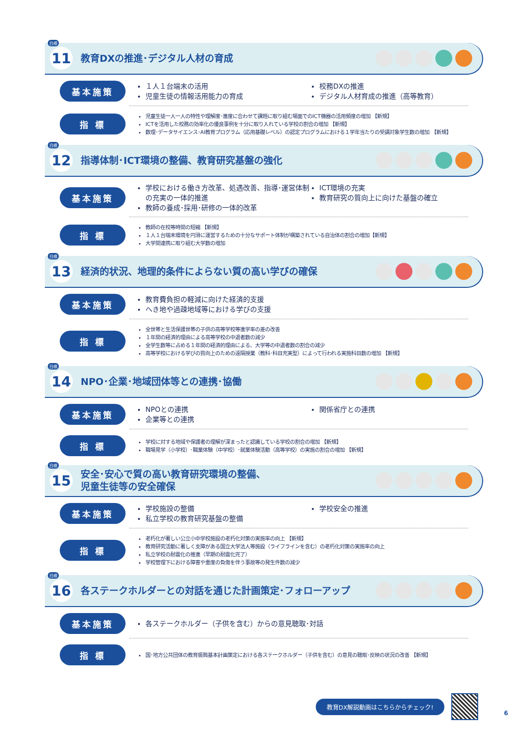目標
11
教育DXの推進･デジタル人材の育成
基本施策
１人１台端末の活用
児童生徒の情報活用能力の育成
校務DXの推進
デジタル人材育成の推進（高等教育）
指 標
児童生徒一人一人の特性や理解度･進度に合わせて課題に取り組む場面でのICT機器の活用頻度の増加 【新規】
ICTを活用した校務の効率化の優良事例を十分に取り入れている学校の割合の増加 【新規】
数理･データサイエンス･AI教育プログラム（応用基礎レベル）の認定プログラムにおける１学年当たりの受講対象学生数の増加 【新規】
目標
12
指導体制･ICT環境の整備、教育研究基盤の強化
基本施策
学校における働き方改革、処遇改善、指導･運営体制の充実の一体的推進
教師の養成･採用･研修の一体的改革
ICT環境の充実
教育研究の質向上に向けた基盤の確立
指 標
教師の在校等時間の短縮 【新規】
１人１台端末環境を円滑に運営するための十分なサポート体制が構築されている自治体の割合の増加【新規】
大学間連携に取り組む大学数の増加
目標
13
経済的状況、地理的条件によらない質の高い学びの確保
基本施策
教育費負担の軽減に向けた経済的支援
へき地や過疎地域等における学びの支援
指 標
全世帯と生活保護世帯の子供の高等学校等進学率の差の改善
１年間の経済的理由による高等学校の中退者数の減少
全学生数等に占める１年間の経済的理由による、大学等の中退者数の割合の減少
高等学校における学びの質向上のための遠隔授業（教科･科目充実型）によって行われる実施科目数の増加 【新規】
目標
14
NPO･企業･地域団体等との連携･協働
基本施策
NPOとの連携
企業等との連携
関係省庁との連携
指 標
学校に対する地域や保護者の理解が深まったと認識している学校の割合の増加 【新規】
職場見学（小学校）･職業体験（中学校）･就業体験活動（高等学校）の実施の割合の増加 【新規】
目標
15
安全･安心で質の高い教育研究環境の整備、
児童生徒等の安全確保
基本施策
学校施設の整備
私立学校の教育研究基盤の整備
学校安全の推進
指 標
老朽化が著しい公立小中学校施設の老朽化対策の実施率の向上 【新規】
教育研究活動に著しく支障がある国立大学法人等施設（ライフラインを含む）の老朽化対策の実施率の向上
私立学校の耐震化の推進（早期の耐震化完了）
学校管理下における障害や重度の負傷を伴う事故等の発生件数の減少
目標
16
各ステークホルダーとの対話を通じた計画策定･フォローアップ
基本施策
各ステークホルダー（子供を含む）からの意見聴取･対話
指 標
国･地方公共団体の教育振興基本計画策定における各ステークホルダー（子供を含む）の意見の聴取･反映の状況の改善 【新規】
教育DX解説動画はこちらからチェック!
6